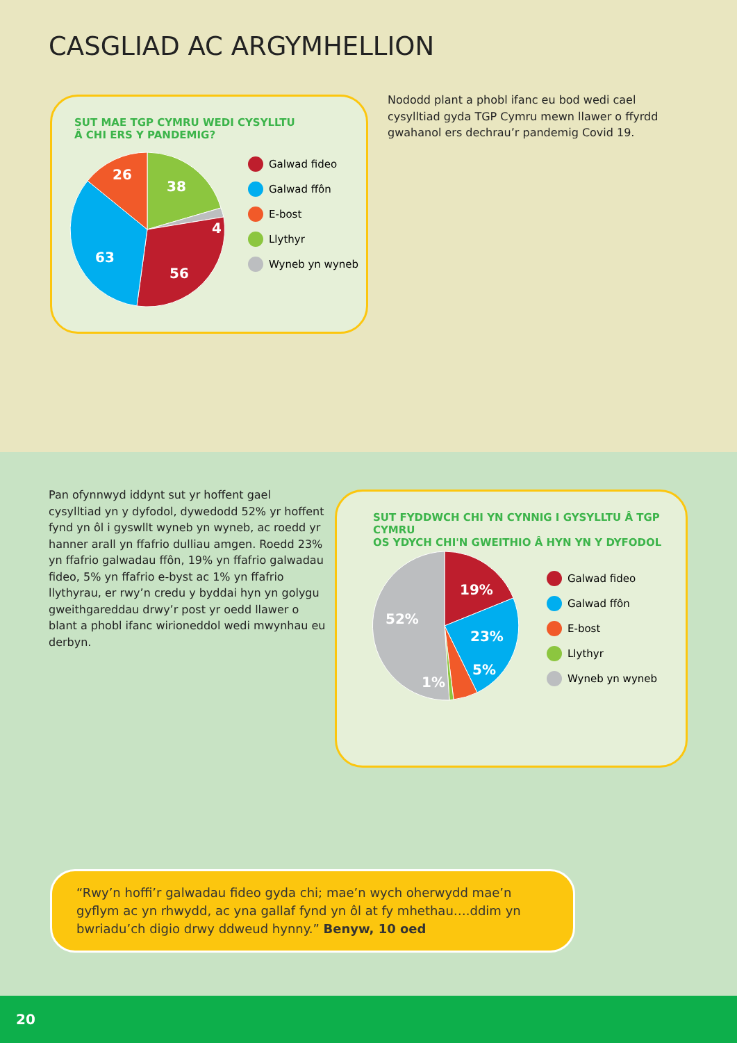CASGLIAD AC ARGYMHELLION
SUT MAE TGP CYMRU WEDI CYSYLLTU
Â CHI ERS Y PANDEMIG?
38
26
4
63
56
Galwad fideo
Galwad ffôn
E-bost
Llythyr
Wyneb yn wyneb
Nododd plant a phobl ifanc eu bod wedi cael cysylltiad gyda TGP Cymru mewn llawer o ffyrdd gwahanol ers dechrau’r pandemig Covid 19.
Pan ofynnwyd iddynt sut yr hoffent gael cysylltiad yn y dyfodol, dywedodd 52% yr hoffent fynd yn ôl i gyswllt wyneb yn wyneb, ac roedd yr hanner arall yn ffafrio dulliau amgen. Roedd 23% yn ffafrio galwadau ffôn, 19% yn ffafrio galwadau fideo, 5% yn ffafrio e-byst ac 1% yn ffafrio llythyrau, er rwy’n credu y byddai hyn yn golygu gweithgareddau drwy’r post yr oedd llawer o blant a phobl ifanc wirioneddol wedi mwynhau eu derbyn.
SUT FYDDWCH CHI YN CYNNIG I GYSYLLTU Â TGP CYMRU
OS YDYCH CHI'N GWEITHIO Â HYN YN Y DYFODOL
19%
23%
5%
1%
52%
Galwad fideo
Galwad ffôn
E-bost
Llythyr
Wyneb yn wyneb
“Rwy’n hoffi’r galwadau fideo gyda chi; mae’n wych oherwydd mae’n gyflym ac yn rhwydd, ac yna gallaf fynd yn ôl at fy mhethau….ddim yn bwriadu’ch digio drwy ddweud hynny.” Benyw, 10 oed
20